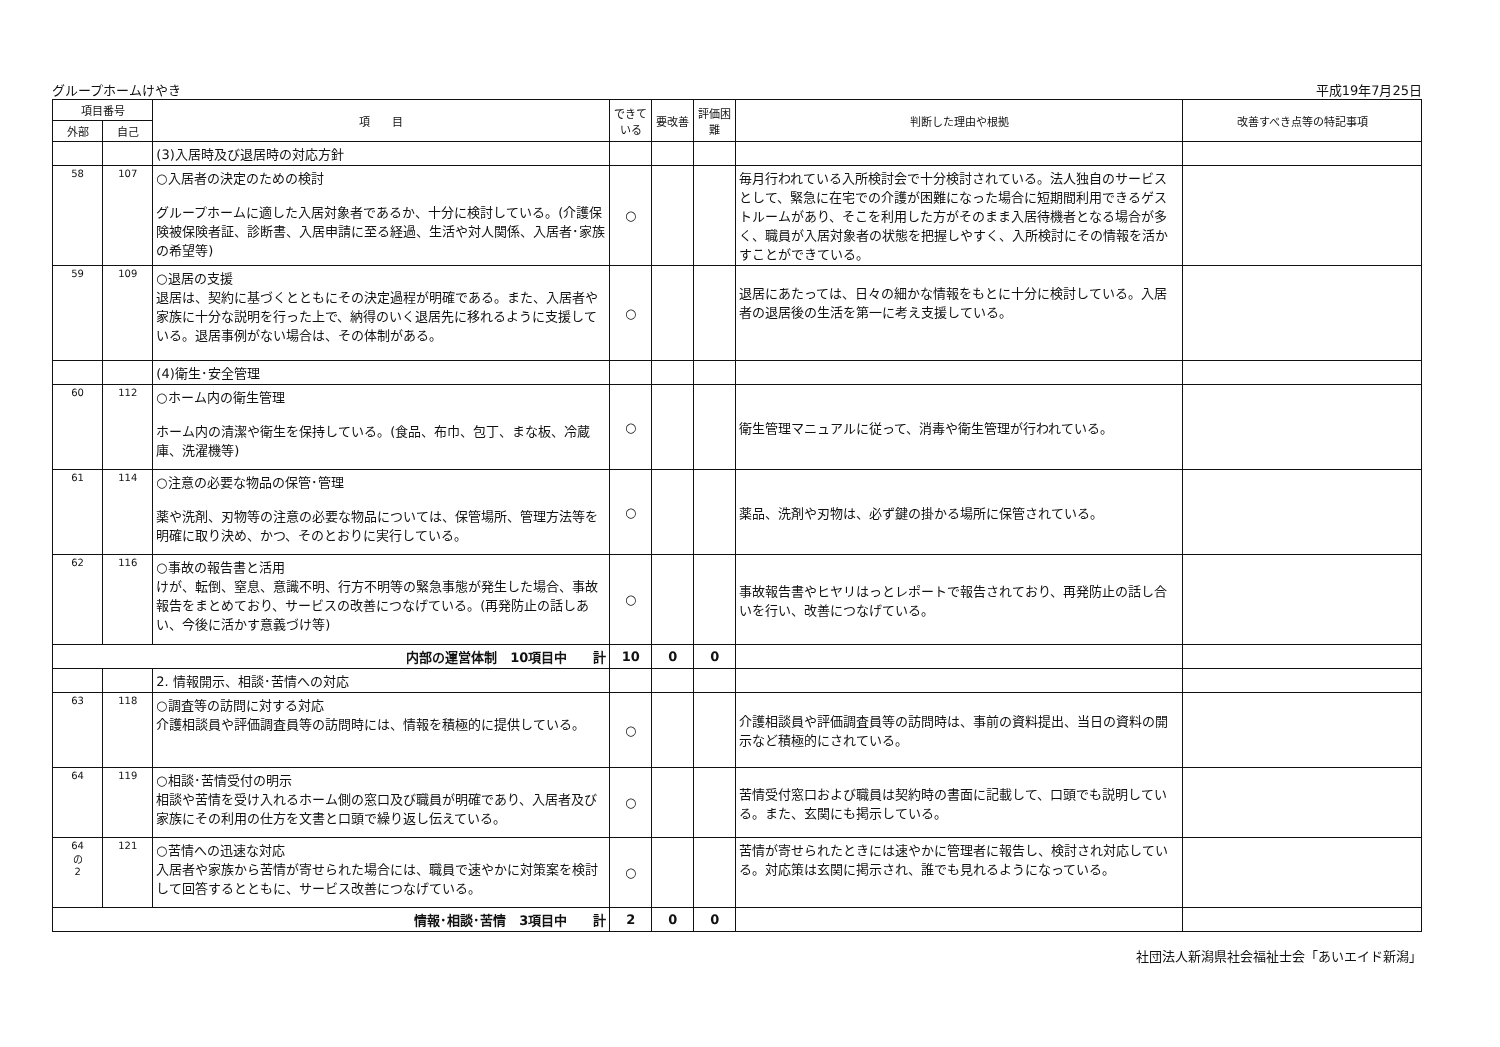グループホームけやき 平成19年7月25日
| 項目番号 | | 項 目 | できている | 要改善 | 評価困難 | 判断した理由や根拠 | 改善すべき点等の特記事項 |
| --- | --- | --- | --- | --- | --- | --- | --- |
| 外部 | 自己 | | | | | | |
| | | (3)入居時及び退居時の対応方針 | | | | | |
| 58 | 107 | ○入居者の決定のための検討 グループホームに適した入居対象者であるか、十分に検討している。(介護保険被保険者証、診断書、入居申請に至る経過、生活や対人関係、入居者･家族の希望等) | ○ | | | 毎月行われている入所検討会で十分検討されている。法人独自のサービスとして、緊急に在宅での介護が困難になった場合に短期間利用できるゲストルームがあり、そこを利用した方がそのまま入居待機者となる場合が多く、職員が入居対象者の状態を把握しやすく、入所検討にその情報を活かすことができている。 | |
| 59 | 109 | ○退居の支援 退居は、契約に基づくとともにその決定過程が明確である。また、入居者や家族に十分な説明を行った上で、納得のいく退居先に移れるように支援している。退居事例がない場合は、その体制がある。 | ○ | | | 退居にあたっては、日々の細かな情報をもとに十分に検討している。入居者の退居後の生活を第一に考え支援している。 | |
| | | (4)衛生･安全管理 | | | | | |
| 60 | 112 | ○ホーム内の衛生管理 ホーム内の清潔や衛生を保持している。(食品、布巾、包丁、まな板、冷蔵庫、洗濯機等) | ○ | | | 衛生管理マニュアルに従って、消毒や衛生管理が行われている。 | |
| 61 | 114 | ○注意の必要な物品の保管･管理 薬や洗剤、刃物等の注意の必要な物品については、保管場所、管理方法等を明確に取り決め、かつ、そのとおりに実行している。 | ○ | | | 薬品、洗剤や刃物は、必ず鍵の掛かる場所に保管されている。 | |
| 62 | 116 | ○事故の報告書と活用 けが、転倒、窒息、意識不明、行方不明等の緊急事態が発生した場合、事故報告をまとめており、サービスの改善につなげている。(再発防止の話しあい、今後に活かす意義づけ等) | ○ | | | 事故報告書やヒヤリはっとレポートで報告されており、再発防止の話し合いを行い、改善につなげている。 | |
| 内部の運営体制 10項目中 計 | | | 10 | 0 | 0 | | |
| | | 2. 情報開示、相談･苦情への対応 | | | | | |
| 63 | 118 | ○調査等の訪問に対する対応 介護相談員や評価調査員等の訪問時には、情報を積極的に提供している。 | ○ | | | 介護相談員や評価調査員等の訪問時は、事前の資料提出、当日の資料の開示など積極的にされている。 | |
| 64 | 119 | ○相談･苦情受付の明示 相談や苦情を受け入れるホーム側の窓口及び職員が明確であり、入居者及び家族にその利用の仕方を文書と口頭で繰り返し伝えている。 | ○ | | | 苦情受付窓口および職員は契約時の書面に記載して、口頭でも説明している。また、玄関にも掲示している。 | |
| 64 の 2 | 121 | ○苦情への迅速な対応 入居者や家族から苦情が寄せられた場合には、職員で速やかに対策案を検討して回答するとともに、サービス改善につなげている。 | ○ | | | 苦情が寄せられたときには速やかに管理者に報告し、検討され対応している。対応策は玄関に掲示され、誰でも見れるようになっている。 | |
| 情報･相談･苦情 3項目中 計 | | | 2 | 0 | 0 | | |
社団法人新潟県社会福祉士会「あいエイド新潟」